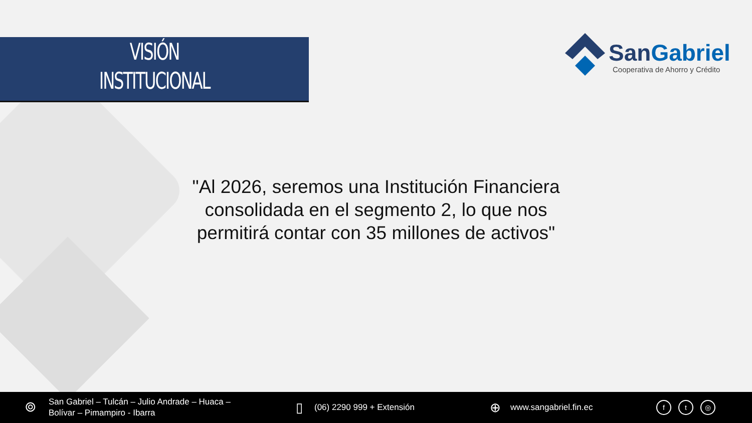VISIÓN
INSTITUCIONAL
SanGabriel
Cooperativa de Ahorro y Crédito
"Al 2026, seremos una Institución Financiera consolidada en el segmento 2, lo que nos permitirá contar con 35 millones de activos"
⌾
San Gabriel – Tulcán – Julio Andrade – Huaca –
Bolívar – Pimampiro - Ibarra
▯ (06) 2290 999 + Extensión ⊕ www.sangabriel.fin.ec ft ◎